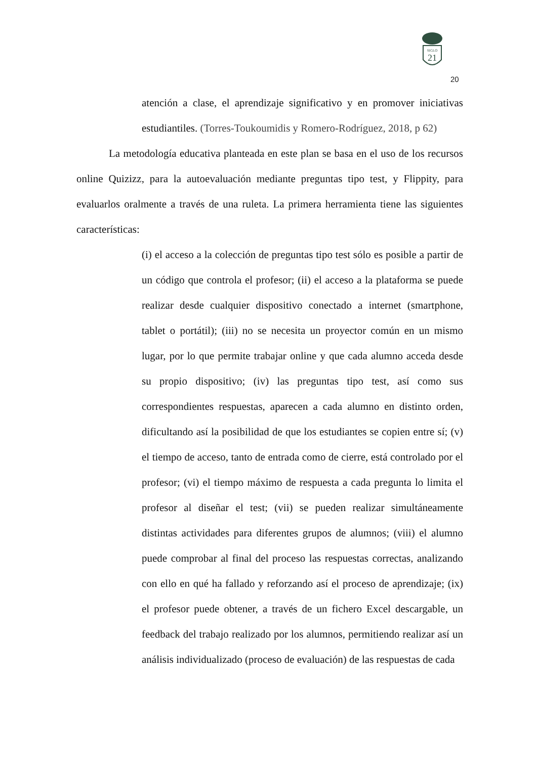SIGLO
21
20
atención a clase, el aprendizaje significativo y en promover iniciativas estudiantiles. (Torres-Toukoumidis y Romero-Rodríguez, 2018, p 62)
La metodología educativa planteada en este plan se basa en el uso de los recursos online Quizizz, para la autoevaluación mediante preguntas tipo test, y Flippity, para evaluarlos oralmente a través de una ruleta. La primera herramienta tiene las siguientes características:
(i) el acceso a la colección de preguntas tipo test sólo es posible a partir de un código que controla el profesor; (ii) el acceso a la plataforma se puede realizar desde cualquier dispositivo conectado a internet (smartphone, tablet o portátil); (iii) no se necesita un proyector común en un mismo lugar, por lo que permite trabajar online y que cada alumno acceda desde su propio dispositivo; (iv) las preguntas tipo test, así como sus correspondientes respuestas, aparecen a cada alumno en distinto orden, dificultando así la posibilidad de que los estudiantes se copien entre sí; (v) el tiempo de acceso, tanto de entrada como de cierre, está controlado por el profesor; (vi) el tiempo máximo de respuesta a cada pregunta lo limita el profesor al diseñar el test; (vii) se pueden realizar simultáneamente distintas actividades para diferentes grupos de alumnos; (viii) el alumno puede comprobar al final del proceso las respuestas correctas, analizando con ello en qué ha fallado y reforzando así el proceso de aprendizaje; (ix) el profesor puede obtener, a través de un fichero Excel descargable, un feedback del trabajo realizado por los alumnos, permitiendo realizar así un análisis individualizado (proceso de evaluación) de las respuestas de cada